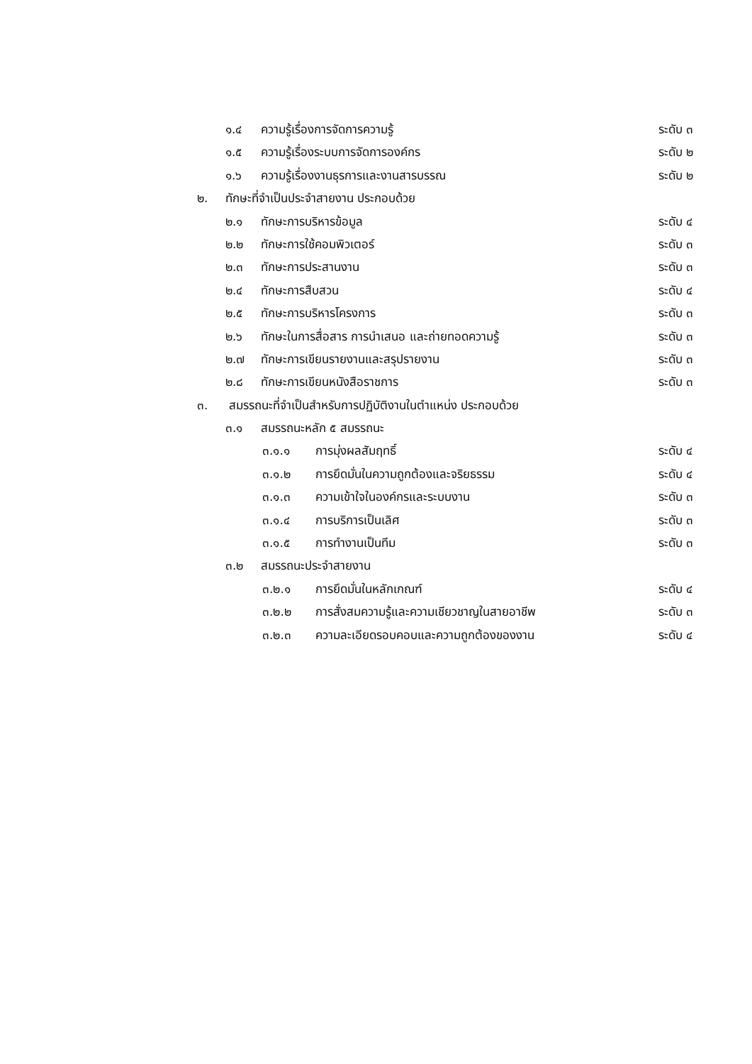๑.๔ ความรู้เรื่องการจัดการความรู้ ระดับ ๓
๑.๕ ความรู้เรื่องระบบการจัดการองค์กร ระดับ ๒
๑.๖ ความรู้เรื่องงานธุรการและงานสารบรรณ ระดับ ๒
๒. ทักษะที่จำเป็นประจำสายงาน ประกอบด้วย
๒.๑ ทักษะการบริหารข้อมูล ระดับ ๔
๒.๒ ทักษะการใช้คอมพิวเตอร์ ระดับ ๓
๒.๓ ทักษะการประสานงาน ระดับ ๓
๒.๔ ทักษะการสืบสวน ระดับ ๔
๒.๕ ทักษะการบริหารโครงการ ระดับ ๓
๒.๖ ทักษะในการสื่อสาร การนำเสนอ และถ่ายทอดความรู้ ระดับ ๓
๒.๗ ทักษะการเขียนรายงานและสรุปรายงาน ระดับ ๓
๒.๘ ทักษะการเขียนหนังสือราชการ ระดับ ๓
๓. สมรรถนะที่จำเป็นสำหรับการปฏิบัติงานในตำแหน่ง ประกอบด้วย
๓.๑ สมรรถนะหลัก ๕ สมรรถนะ
๓.๑.๑ การมุ่งผลสัมฤทธิ์ ระดับ ๔
๓.๑.๒ การยึดมั่นในความถูกต้องและจริยธรรม ระดับ ๔
๓.๑.๓ ความเข้าใจในองค์กรและระบบงาน ระดับ ๓
๓.๑.๔ การบริการเป็นเลิศ ระดับ ๓
๓.๑.๕ การทำงานเป็นทีม ระดับ ๓
๓.๒ สมรรถนะประจำสายงาน
๓.๒.๑ การยึดมั่นในหลักเกณฑ์ ระดับ ๔
๓.๒.๒ การสั่งสมความรู้และความเชียวชาญในสายอาชีพ ระดับ ๓
๓.๒.๓ ความละเอียดรอบคอบและความถูกต้องของงาน ระดับ ๔